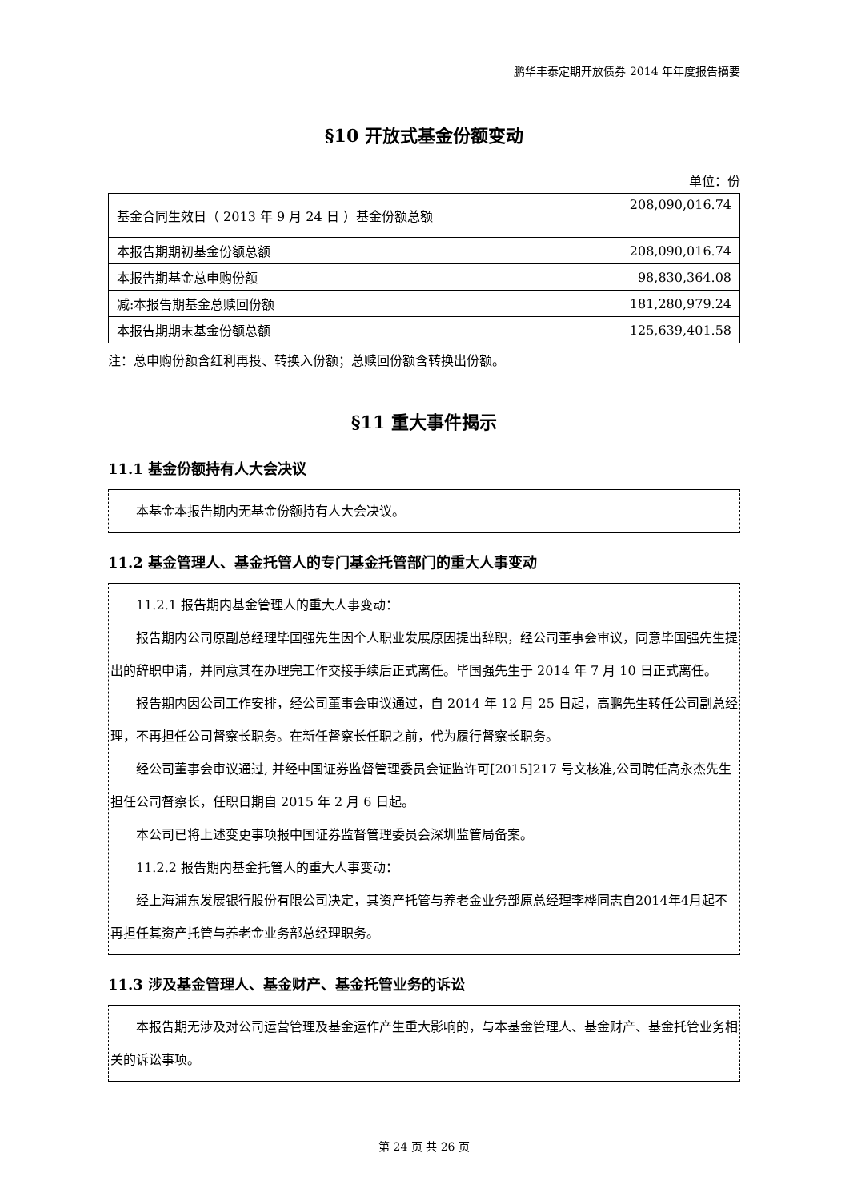鹏华丰泰定期开放债券 2014 年年度报告摘要
§10 开放式基金份额变动
单位：份
| 基金合同生效日（ 2013 年 9 月 24 日 ）基金份额总额 | 208,090,016.74 |
| 本报告期期初基金份额总额 | 208,090,016.74 |
| 本报告期基金总申购份额 | 98,830,364.08 |
| 减:本报告期基金总赎回份额 | 181,280,979.24 |
| 本报告期期末基金份额总额 | 125,639,401.58 |
注：总申购份额含红利再投、转换入份额；总赎回份额含转换出份额。
§11 重大事件揭示
11.1 基金份额持有人大会决议
本基金本报告期内无基金份额持有人大会决议。
11.2 基金管理人、基金托管人的专门基金托管部门的重大人事变动
11.2.1 报告期内基金管理人的重大人事变动：
报告期内公司原副总经理毕国强先生因个人职业发展原因提出辞职，经公司董事会审议，同意毕国强先生提出的辞职申请，并同意其在办理完工作交接手续后正式离任。毕国强先生于 2014 年 7 月 10 日正式离任。
报告期内因公司工作安排，经公司董事会审议通过，自 2014 年 12 月 25 日起，高鹏先生转任公司副总经理，不再担任公司督察长职务。在新任督察长任职之前，代为履行督察长职务。
经公司董事会审议通过, 并经中国证券监督管理委员会证监许可[2015]217 号文核准,公司聘任高永杰先生担任公司督察长，任职日期自 2015 年 2 月 6 日起。
本公司已将上述变更事项报中国证券监督管理委员会深圳监管局备案。
11.2.2 报告期内基金托管人的重大人事变动：
经上海浦东发展银行股份有限公司决定，其资产托管与养老金业务部原总经理李桦同志自2014年4月起不再担任其资产托管与养老金业务部总经理职务。
11.3 涉及基金管理人、基金财产、基金托管业务的诉讼
本报告期无涉及对公司运营管理及基金运作产生重大影响的，与本基金管理人、基金财产、基金托管业务相关的诉讼事项。
第 24 页 共 26 页